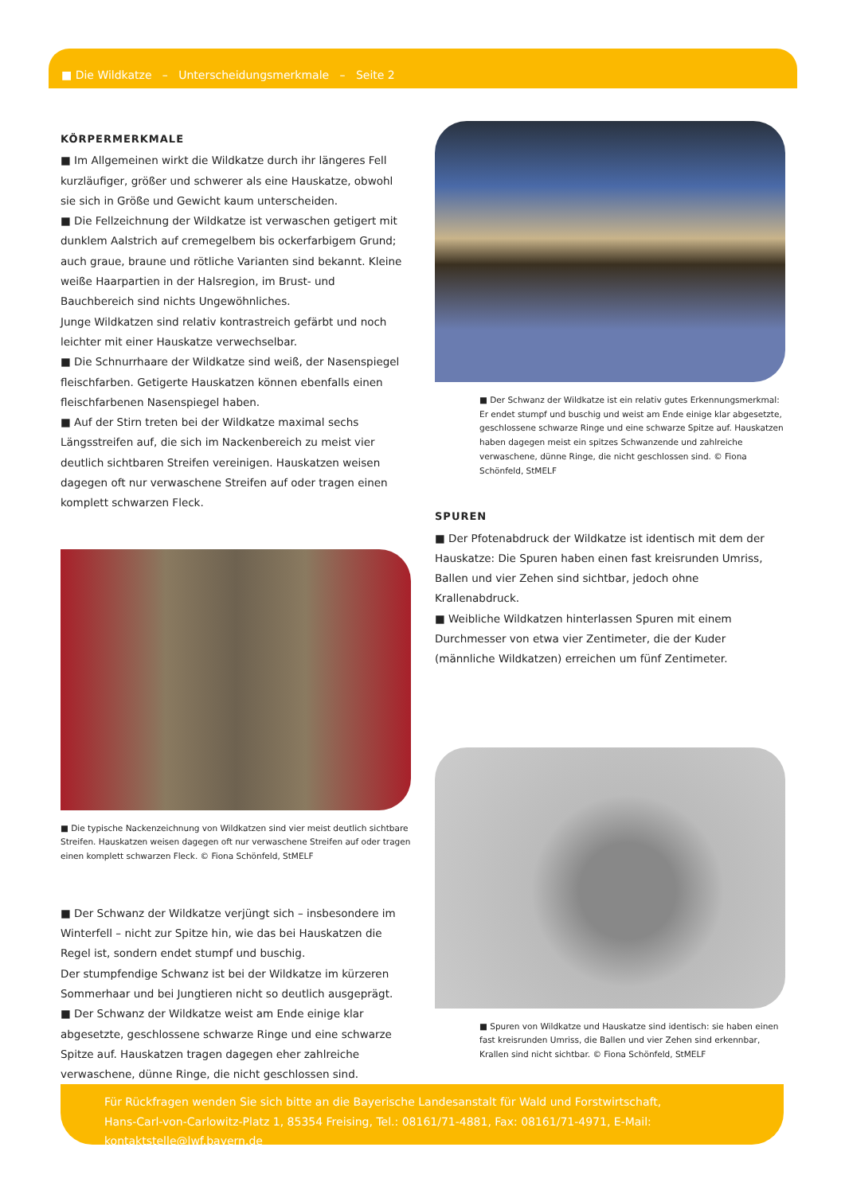■ Die Wildkatze – Unterscheidungsmerkmale – Seite 2
KÖRPERMERKMALE
■ Im Allgemeinen wirkt die Wildkatze durch ihr längeres Fell kurzläufiger, größer und schwerer als eine Hauskatze, obwohl sie sich in Größe und Gewicht kaum unterscheiden.
■ Die Fellzeichnung der Wildkatze ist verwaschen getigert mit dunklem Aalstrich auf cremegelbem bis ockerfarbigem Grund; auch graue, braune und rötliche Varianten sind bekannt. Kleine weiße Haarpartien in der Halsregion, im Brust- und Bauchbereich sind nichts Ungewöhnliches.
Junge Wildkatzen sind relativ kontrastreich gefärbt und noch leichter mit einer Hauskatze verwechselbar.
■ Die Schnurrhaare der Wildkatze sind weiß, der Nasenspiegel fleischfarben. Getigerte Hauskatzen können ebenfalls einen fleischfarbenen Nasenspiegel haben.
■ Auf der Stirn treten bei der Wildkatze maximal sechs Längsstreifen auf, die sich im Nackenbereich zu meist vier deutlich sichtbaren Streifen vereinigen. Hauskatzen weisen dagegen oft nur verwaschene Streifen auf oder tragen einen komplett schwarzen Fleck.
■ Die typische Nackenzeichnung von Wildkatzen sind vier meist deutlich sichtbare Streifen. Hauskatzen weisen dagegen oft nur verwaschene Streifen auf oder tragen einen komplett schwarzen Fleck. © Fiona Schönfeld, StMELF
■ Der Schwanz der Wildkatze verjüngt sich – insbesondere im Winterfell – nicht zur Spitze hin, wie das bei Hauskatzen die Regel ist, sondern endet stumpf und buschig.
Der stumpfendige Schwanz ist bei der Wildkatze im kürzeren Sommerhaar und bei Jungtieren nicht so deutlich ausgeprägt.
■ Der Schwanz der Wildkatze weist am Ende einige klar abgesetzte, geschlossene schwarze Ringe und eine schwarze Spitze auf. Hauskatzen tragen dagegen eher zahlreiche verwaschene, dünne Ringe, die nicht geschlossen sind.
■ Der Schwanz der Wildkatze ist ein relativ gutes Erkennungsmerkmal: Er endet stumpf und buschig und weist am Ende einige klar abgesetzte, geschlossene schwarze Ringe und eine schwarze Spitze auf. Hauskatzen haben dagegen meist ein spitzes Schwanzende und zahlreiche verwaschene, dünne Ringe, die nicht geschlossen sind. © Fiona Schönfeld, StMELF
SPUREN
■ Der Pfotenabdruck der Wildkatze ist identisch mit dem der Hauskatze: Die Spuren haben einen fast kreisrunden Umriss, Ballen und vier Zehen sind sichtbar, jedoch ohne Krallenabdruck.
■ Weibliche Wildkatzen hinterlassen Spuren mit einem Durchmesser von etwa vier Zentimeter, die der Kuder (männliche Wildkatzen) erreichen um fünf Zentimeter.
■ Spuren von Wildkatze und Hauskatze sind identisch: sie haben einen fast kreisrunden Umriss, die Ballen und vier Zehen sind erkennbar, Krallen sind nicht sichtbar. © Fiona Schönfeld, StMELF
Für Rückfragen wenden Sie sich bitte an die Bayerische Landesanstalt für Wald und Forstwirtschaft,
Hans-Carl-von-Carlowitz-Platz 1, 85354 Freising, Tel.: 08161/71-4881, Fax: 08161/71-4971, E-Mail: kontaktstelle@lwf.bayern.de